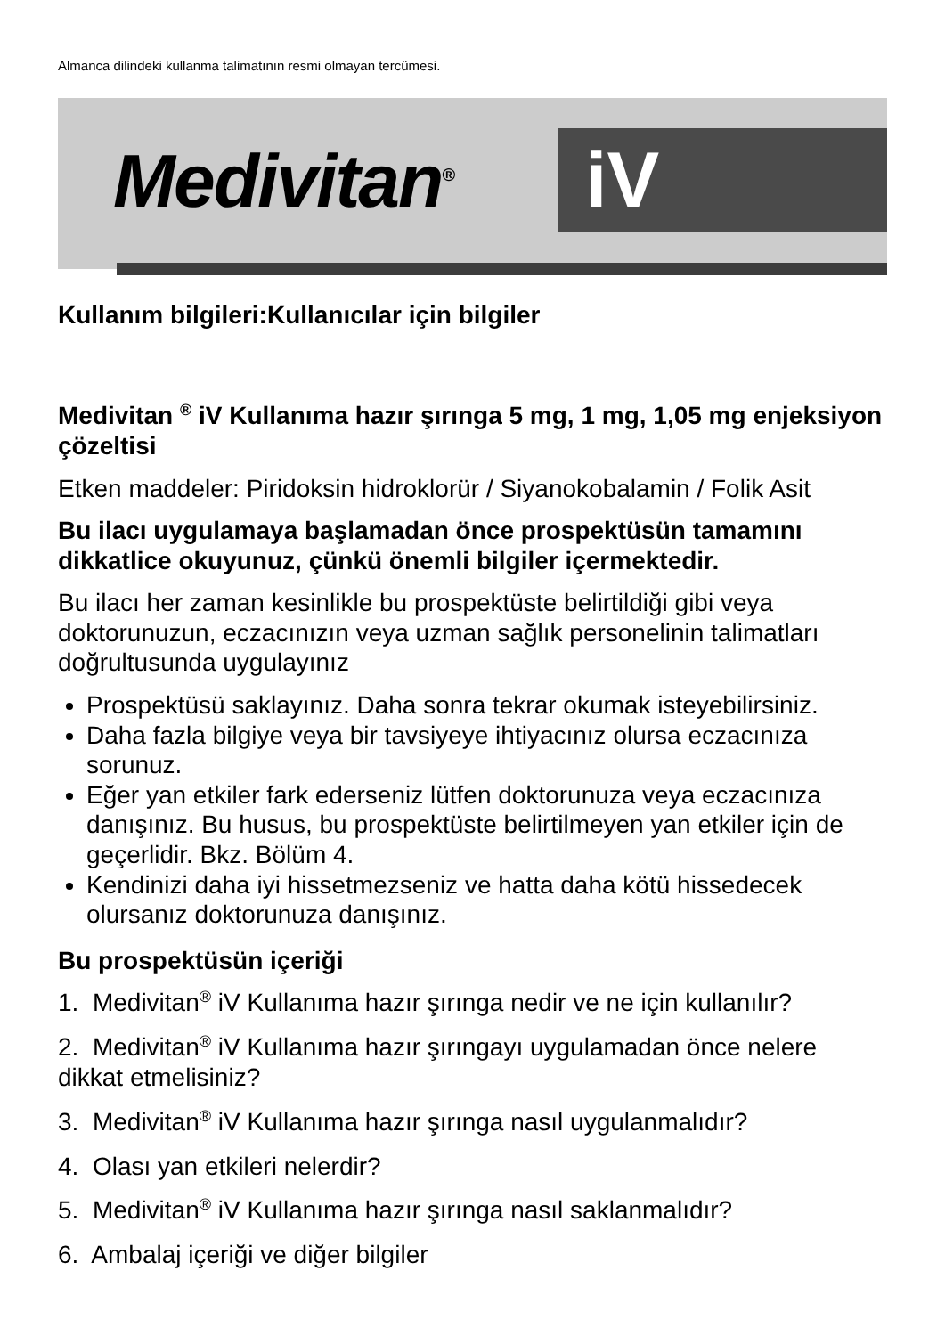Almanca dilindeki kullanma talimatının resmi olmayan tercümesi.
Medivitan<sup>®</sup> iV
Kullanım bilgileri:Kullanıcılar için bilgiler
Medivitan <sup>®</sup> iV Kullanıma hazır şırınga 5 mg, 1 mg, 1,05 mg enjeksiyon çözeltisi
Etken maddeler: Piridoksin hidroklorür / Siyanokobalamin / Folik Asit
Bu ilacı uygulamaya başlamadan önce prospektüsün tamamını dikkatlice okuyunuz, çünkü önemli bilgiler içermektedir.
Bu ilacı her zaman kesinlikle bu prospektüste belirtildiği gibi veya doktorunuzun, eczacınızın veya uzman sağlık personelinin talimatları doğrultusunda uygulayınız
Prospektüsü saklayınız. Daha sonra tekrar okumak isteyebilirsiniz.
Daha fazla bilgiye veya bir tavsiyeye ihtiyacınız olursa eczacınıza sorunuz.
Eğer yan etkiler fark ederseniz lütfen doktorunuza veya eczacınıza danışınız. Bu husus, bu prospektüste belirtilmeyen yan etkiler için de geçerlidir. Bkz. Bölüm 4.
Kendinizi daha iyi hissetmezseniz ve hatta daha kötü hissedecek olursanız doktorunuza danışınız.
Bu prospektüsün içeriği
1. Medivitan<sup>®</sup> iV Kullanıma hazır şırınga nedir ve ne için kullanılır?
2. Medivitan<sup>®</sup> iV Kullanıma hazır şırıngayı uygulamadan önce nelere dikkat etmelisiniz?
3. Medivitan<sup>®</sup> iV Kullanıma hazır şırınga nasıl uygulanmalıdır?
4. Olası yan etkileri nelerdir?
5. Medivitan<sup>®</sup> iV Kullanıma hazır şırınga nasıl saklanmalıdır?
6. Ambalaj içeriği ve diğer bilgiler